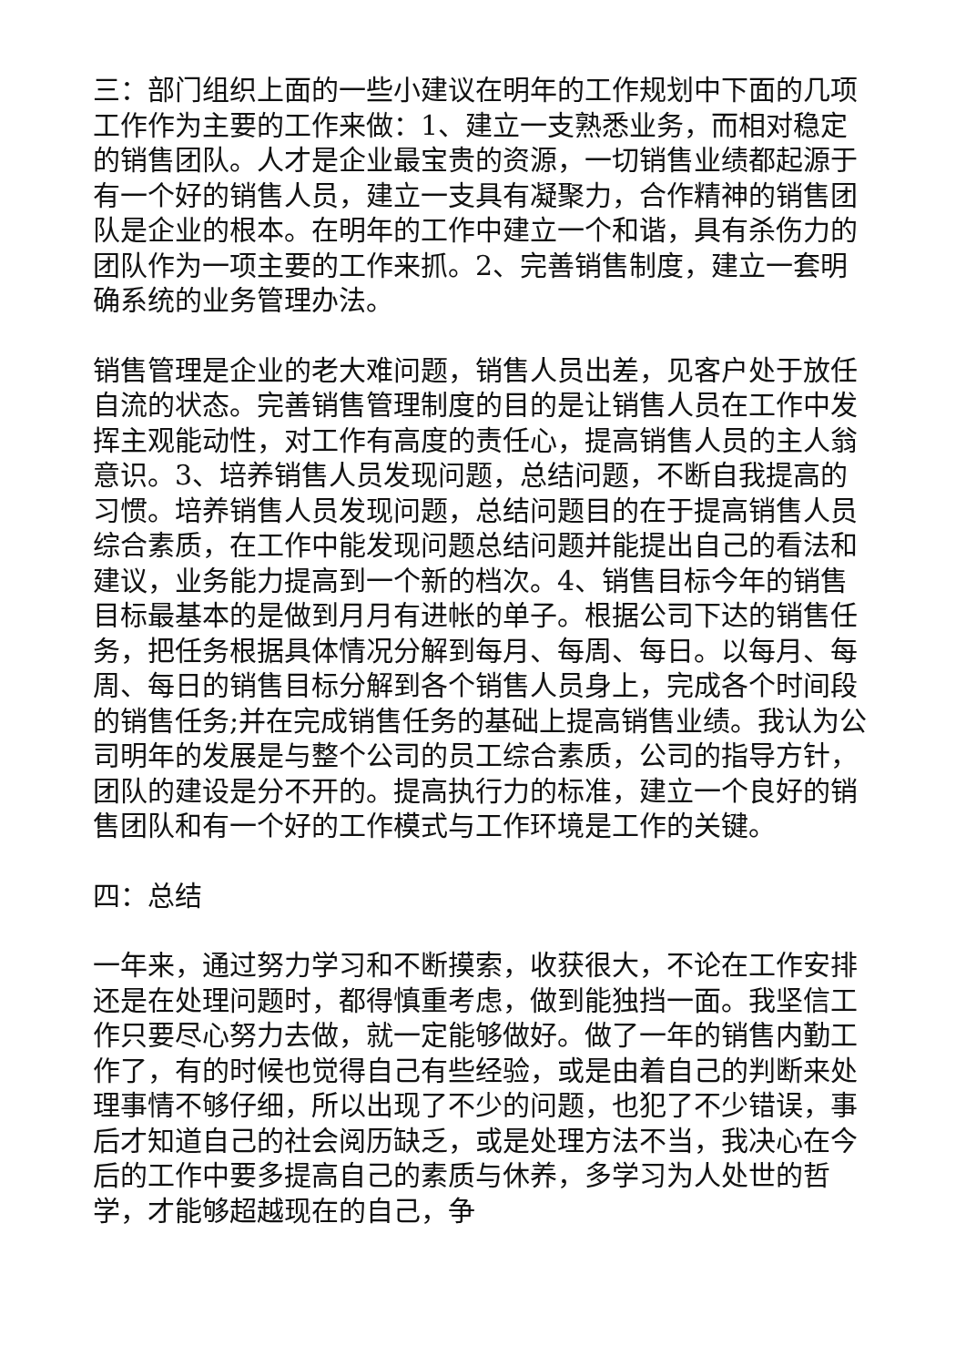三：部门组织上面的一些小建议在明年的工作规划中下面的几项工作作为主要的工作来做：1、建立一支熟悉业务，而相对稳定的销售团队。人才是企业最宝贵的资源，一切销售业绩都起源于有一个好的销售人员，建立一支具有凝聚力，合作精神的销售团队是企业的根本。在明年的工作中建立一个和谐，具有杀伤力的团队作为一项主要的工作来抓。2、完善销售制度，建立一套明确系统的业务管理办法。
销售管理是企业的老大难问题，销售人员出差，见客户处于放任自流的状态。完善销售管理制度的目的是让销售人员在工作中发挥主观能动性，对工作有高度的责任心，提高销售人员的主人翁意识。3、培养销售人员发现问题，总结问题，不断自我提高的习惯。培养销售人员发现问题，总结问题目的在于提高销售人员综合素质，在工作中能发现问题总结问题并能提出自己的看法和建议，业务能力提高到一个新的档次。4、销售目标今年的销售目标最基本的是做到月月有进帐的单子。根据公司下达的销售任务，把任务根据具体情况分解到每月、每周、每日。以每月、每周、每日的销售目标分解到各个销售人员身上，完成各个时间段的销售任务;并在完成销售任务的基础上提高销售业绩。我认为公司明年的发展是与整个公司的员工综合素质，公司的指导方针，团队的建设是分不开的。提高执行力的标准，建立一个良好的销售团队和有一个好的工作模式与工作环境是工作的关键。
四：总结
一年来，通过努力学习和不断摸索，收获很大，不论在工作安排还是在处理问题时，都得慎重考虑，做到能独挡一面。我坚信工作只要尽心努力去做，就一定能够做好。做了一年的销售内勤工作了，有的时候也觉得自己有些经验，或是由着自己的判断来处理事情不够仔细，所以出现了不少的问题，也犯了不少错误，事后才知道自己的社会阅历缺乏，或是处理方法不当，我决心在今后的工作中要多提高自己的素质与休养，多学习为人处世的哲学，才能够超越现在的自己，争